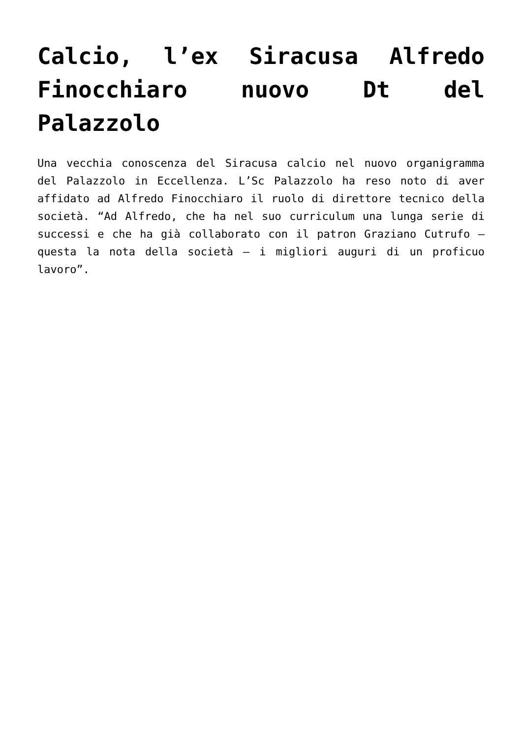Calcio, l’ex Siracusa Alfredo Finocchiaro nuovo Dt del Palazzolo
Una vecchia conoscenza del Siracusa calcio nel nuovo organigramma del Palazzolo in Eccellenza. L’Sc Palazzolo ha reso noto di aver affidato ad Alfredo Finocchiaro il ruolo di direttore tecnico della società. “Ad Alfredo, che ha nel suo curriculum una lunga serie di successi e che ha già collaborato con il patron Graziano Cutrufo – questa la nota della società – i migliori auguri di un proficuo lavoro”.